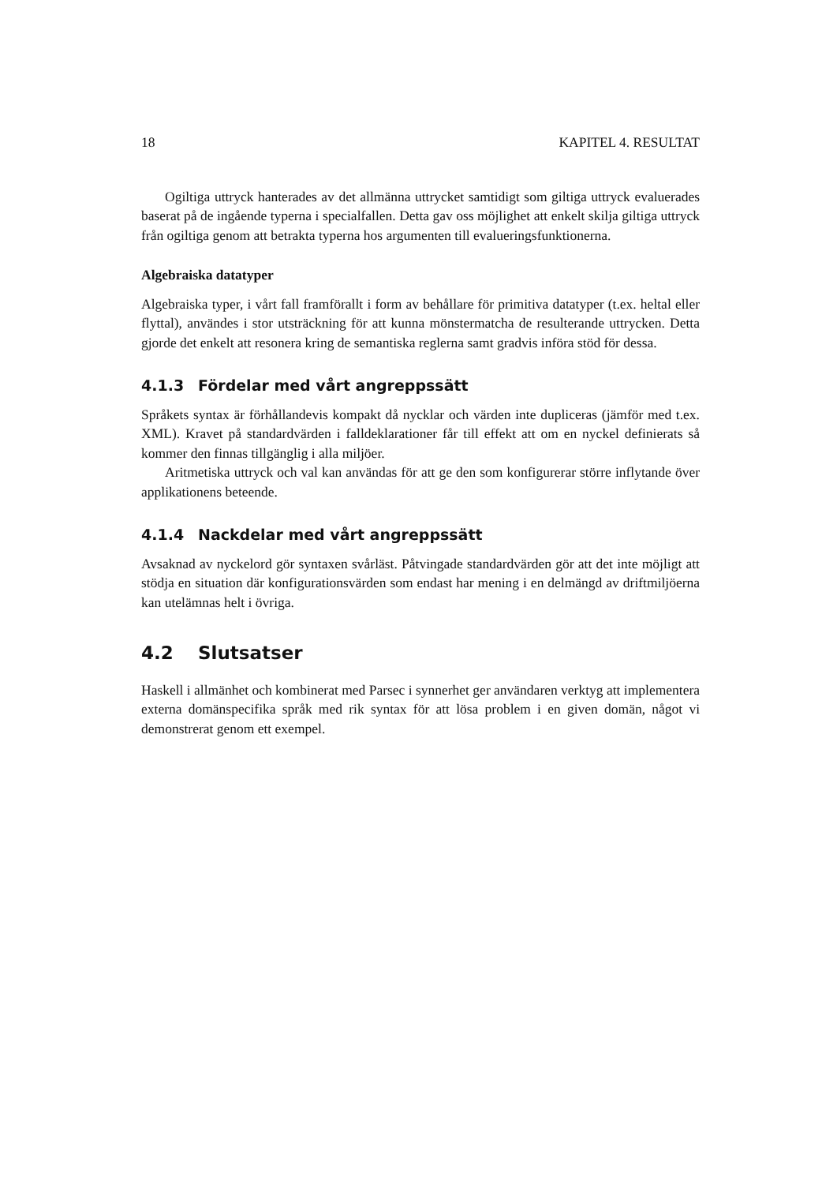18 KAPITEL 4. RESULTAT
Ogiltiga uttryck hanterades av det allmänna uttrycket samtidigt som giltiga uttryck evaluerades baserat på de ingående typerna i specialfallen. Detta gav oss möjlighet att enkelt skilja giltiga uttryck från ogiltiga genom att betrakta typerna hos argumenten till evalueringsfunktionerna.
Algebraiska datatyper
Algebraiska typer, i vårt fall framförallt i form av behållare för primitiva datatyper (t.ex. heltal eller flyttal), användes i stor utsträckning för att kunna mönstermatcha de resulterande uttrycken. Detta gjorde det enkelt att resonera kring de semantiska reglerna samt gradvis införa stöd för dessa.
4.1.3 Fördelar med vårt angreppssätt
Språkets syntax är förhållandevis kompakt då nycklar och värden inte dupliceras (jämför med t.ex. XML). Kravet på standardvärden i falldeklarationer får till effekt att om en nyckel definierats så kommer den finnas tillgänglig i alla miljöer.
Aritmetiska uttryck och val kan användas för att ge den som konfigurerar större inflytande över applikationens beteende.
4.1.4 Nackdelar med vårt angreppssätt
Avsaknad av nyckelord gör syntaxen svårläst. Påtvingade standardvärden gör att det inte möjligt att stödja en situation där konfigurationsvärden som endast har mening i en delmängd av driftmiljöerna kan utelämnas helt i övriga.
4.2 Slutsatser
Haskell i allmänhet och kombinerat med Parsec i synnerhet ger användaren verktyg att implementera externa domänspecifika språk med rik syntax för att lösa problem i en given domän, något vi demonstrerat genom ett exempel.